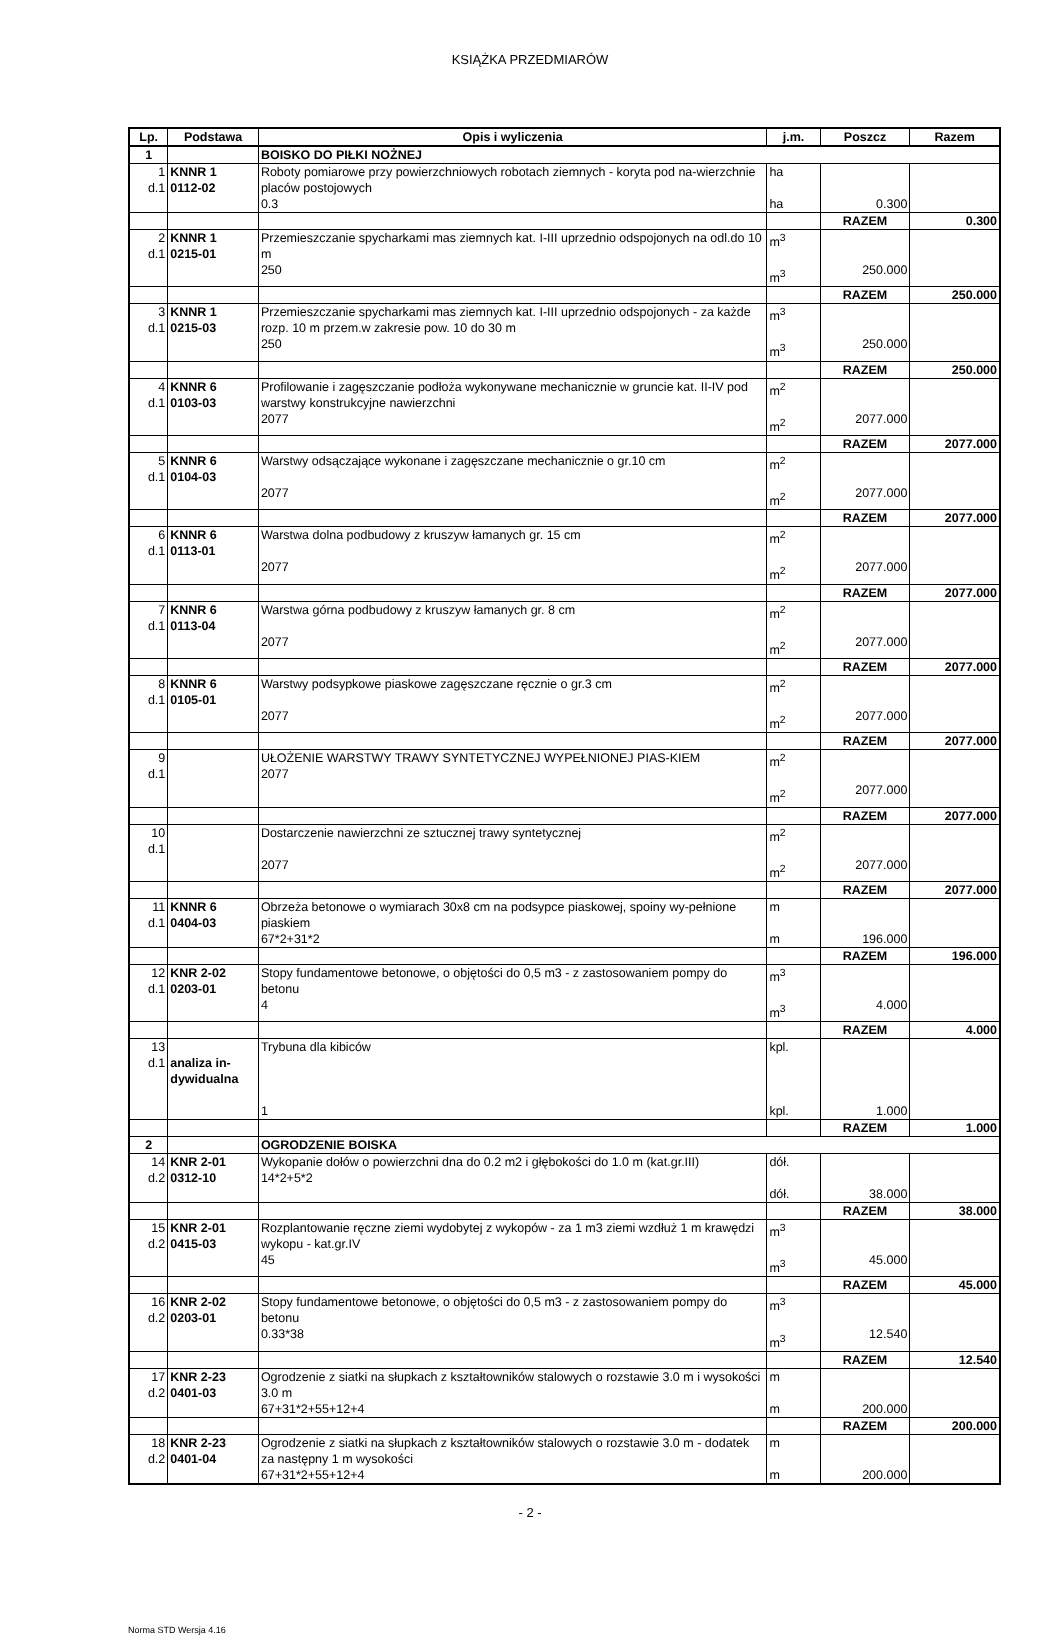KSIĄŻKA PRZEDMIARÓW
| Lp. | Podstawa | Opis i wyliczenia | j.m. | Poszcz | Razem |
| --- | --- | --- | --- | --- | --- |
| 1 | | BOISKO DO PIŁKI NOŻNEJ | | | |
| 1 d.1 | KNNR 1 0112-02 | Roboty pomiarowe przy powierzchniowych robotach ziemnych - koryta pod na-wierzchnie placów postojowych 0.3 | ha ha | 0.300 | |
| | | | | RAZEM | 0.300 |
| 2 d.1 | KNNR 1 0215-01 | Przemieszczanie spycharkami mas ziemnych kat. I-III uprzednio odspojonych na odl.do 10 m 250 | m<sup>3</sup> m<sup>3</sup> | 250.000 | |
| | | | | RAZEM | 250.000 |
| 3 d.1 | KNNR 1 0215-03 | Przemieszczanie spycharkami mas ziemnych kat. I-III uprzednio odspojonych - za każde rozp. 10 m przem.w zakresie pow. 10 do 30 m 250 | m<sup>3</sup> m<sup>3</sup> | 250.000 | |
| | | | | RAZEM | 250.000 |
| 4 d.1 | KNNR 6 0103-03 | Profilowanie i zagęszczanie podłoża wykonywane mechanicznie w gruncie kat. II-IV pod warstwy konstrukcyjne nawierzchni 2077 | m<sup>2</sup> m<sup>2</sup> | 2077.000 | |
| | | | | RAZEM | 2077.000 |
| 5 d.1 | KNNR 6 0104-03 | Warstwy odsączające wykonane i zagęszczane mechanicznie o gr.10 cm 2077 | m<sup>2</sup> m<sup>2</sup> | 2077.000 | |
| | | | | RAZEM | 2077.000 |
| 6 d.1 | KNNR 6 0113-01 | Warstwa dolna podbudowy z kruszyw łamanych gr. 15 cm 2077 | m<sup>2</sup> m<sup>2</sup> | 2077.000 | |
| | | | | RAZEM | 2077.000 |
| 7 d.1 | KNNR 6 0113-04 | Warstwa górna podbudowy z kruszyw łamanych gr. 8 cm 2077 | m<sup>2</sup> m<sup>2</sup> | 2077.000 | |
| | | | | RAZEM | 2077.000 |
| 8 d.1 | KNNR 6 0105-01 | Warstwy podsypkowe piaskowe zagęszczane ręcznie o gr.3 cm 2077 | m<sup>2</sup> m<sup>2</sup> | 2077.000 | |
| | | | | RAZEM | 2077.000 |
| 9 d.1 | | UŁOŻENIE WARSTWY TRAWY SYNTETYCZNEJ WYPEŁNIONEJ PIAS-KIEM 2077 | m<sup>2</sup> m<sup>2</sup> | 2077.000 | |
| | | | | RAZEM | 2077.000 |
| 10 d.1 | | Dostarczenie nawierzchni ze sztucznej trawy syntetycznej 2077 | m<sup>2</sup> m<sup>2</sup> | 2077.000 | |
| | | | | RAZEM | 2077.000 |
| 11 d.1 | KNNR 6 0404-03 | Obrzeża betonowe o wymiarach 30x8 cm na podsypce piaskowej, spoiny wy-pełnione piaskiem 67*2+31*2 | m m | 196.000 | |
| | | | | RAZEM | 196.000 |
| 12 d.1 | KNR 2-02 0203-01 | Stopy fundamentowe betonowe, o objętości do 0,5 m3 - z zastosowaniem pompy do betonu 4 | m<sup>3</sup> m<sup>3</sup> | 4.000 | |
| | | | | RAZEM | 4.000 |
| 13 d.1 | analiza in- dywidualna | Trybuna dla kibiców 1 | kpl. kpl. | 1.000 | |
| | | | | RAZEM | 1.000 |
| 2 | | OGRODZENIE BOISKA | | | |
| 14 d.2 | KNR 2-01 0312-10 | Wykopanie dołów o powierzchni dna do 0.2 m2 i głębokości do 1.0 m (kat.gr.III) 14*2+5*2 | dół. dół. | 38.000 | |
| | | | | RAZEM | 38.000 |
| 15 d.2 | KNR 2-01 0415-03 | Rozplantowanie ręczne ziemi wydobytej z wykopów - za 1 m3 ziemi wzdłuż 1 m krawędzi wykopu - kat.gr.IV 45 | m<sup>3</sup> m<sup>3</sup> | 45.000 | |
| | | | | RAZEM | 45.000 |
| 16 d.2 | KNR 2-02 0203-01 | Stopy fundamentowe betonowe, o objętości do 0,5 m3 - z zastosowaniem pompy do betonu 0.33*38 | m<sup>3</sup> m<sup>3</sup> | 12.540 | |
| | | | | RAZEM | 12.540 |
| 17 d.2 | KNR 2-23 0401-03 | Ogrodzenie z siatki na słupkach z kształtowników stalowych o rozstawie 3.0 m i wysokości 3.0 m 67+31*2+55+12+4 | m m | 200.000 | |
| | | | | RAZEM | 200.000 |
| 18 d.2 | KNR 2-23 0401-04 | Ogrodzenie z siatki na słupkach z kształtowników stalowych o rozstawie 3.0 m - dodatek za następny 1 m wysokości 67+31*2+55+12+4 | m m | 200.000 | |
- 2 -
Norma STD Wersja 4.16